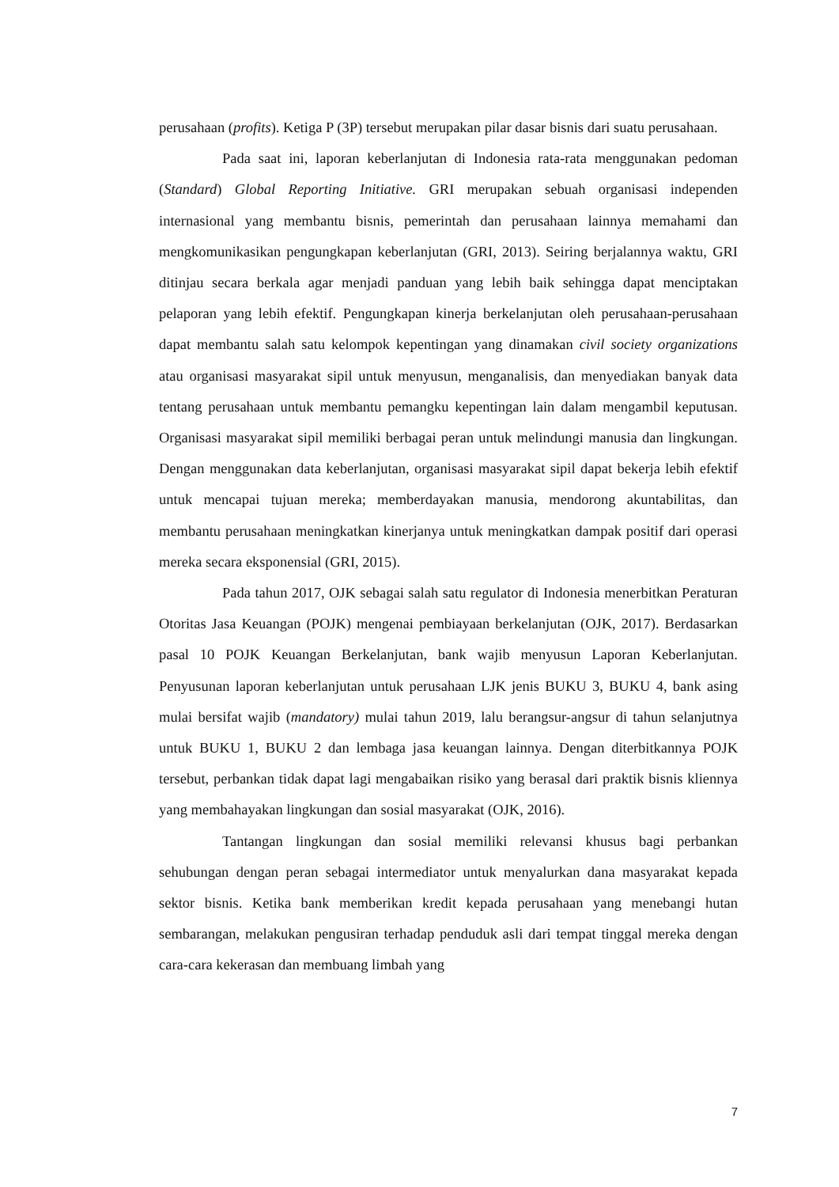perusahaan (profits). Ketiga P (3P) tersebut merupakan pilar dasar bisnis dari suatu perusahaan.
Pada saat ini, laporan keberlanjutan di Indonesia rata-rata menggunakan pedoman (Standard) Global Reporting Initiative. GRI merupakan sebuah organisasi independen internasional yang membantu bisnis, pemerintah dan perusahaan lainnya memahami dan mengkomunikasikan pengungkapan keberlanjutan (GRI, 2013). Seiring berjalannya waktu, GRI ditinjau secara berkala agar menjadi panduan yang lebih baik sehingga dapat menciptakan pelaporan yang lebih efektif. Pengungkapan kinerja berkelanjutan oleh perusahaan-perusahaan dapat membantu salah satu kelompok kepentingan yang dinamakan civil society organizations atau organisasi masyarakat sipil untuk menyusun, menganalisis, dan menyediakan banyak data tentang perusahaan untuk membantu pemangku kepentingan lain dalam mengambil keputusan. Organisasi masyarakat sipil memiliki berbagai peran untuk melindungi manusia dan lingkungan. Dengan menggunakan data keberlanjutan, organisasi masyarakat sipil dapat bekerja lebih efektif untuk mencapai tujuan mereka; memberdayakan manusia, mendorong akuntabilitas, dan membantu perusahaan meningkatkan kinerjanya untuk meningkatkan dampak positif dari operasi mereka secara eksponensial (GRI, 2015).
Pada tahun 2017, OJK sebagai salah satu regulator di Indonesia menerbitkan Peraturan Otoritas Jasa Keuangan (POJK) mengenai pembiayaan berkelanjutan (OJK, 2017). Berdasarkan pasal 10 POJK Keuangan Berkelanjutan, bank wajib menyusun Laporan Keberlanjutan. Penyusunan laporan keberlanjutan untuk perusahaan LJK jenis BUKU 3, BUKU 4, bank asing mulai bersifat wajib (mandatory) mulai tahun 2019, lalu berangsur-angsur di tahun selanjutnya untuk BUKU 1, BUKU 2 dan lembaga jasa keuangan lainnya. Dengan diterbitkannya POJK tersebut, perbankan tidak dapat lagi mengabaikan risiko yang berasal dari praktik bisnis kliennya yang membahayakan lingkungan dan sosial masyarakat (OJK, 2016).
Tantangan lingkungan dan sosial memiliki relevansi khusus bagi perbankan sehubungan dengan peran sebagai intermediator untuk menyalurkan dana masyarakat kepada sektor bisnis. Ketika bank memberikan kredit kepada perusahaan yang menebangi hutan sembarangan, melakukan pengusiran terhadap penduduk asli dari tempat tinggal mereka dengan cara-cara kekerasan dan membuang limbah yang
7